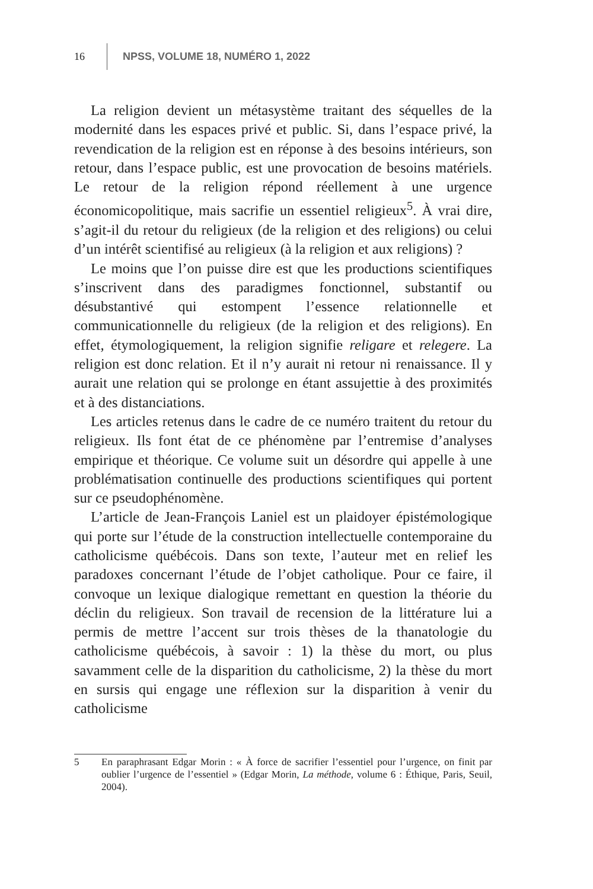16 NPSS, VOLUME 18, NUMÉRO 1, 2022
La religion devient un métasystème traitant des séquelles de la modernité dans les espaces privé et public. Si, dans l’espace privé, la revendication de la religion est en réponse à des besoins intérieurs, son retour, dans l’espace public, est une provocation de besoins matériels. Le retour de la religion répond réellement à une urgence économicopolitique, mais sacrifie un essentiel religieux<sup>5</sup>. À vrai dire, s’agit-il du retour du religieux (de la religion et des religions) ou celui d’un intérêt scientifisé au religieux (à la religion et aux religions) ?
Le moins que l’on puisse dire est que les productions scientifiques s’inscrivent dans des paradigmes fonctionnel, substantif ou désubstantivé qui estompent l’essence relationnelle et communicationnelle du religieux (de la religion et des religions). En effet, étymologiquement, la religion signifie religare et relegere. La religion est donc relation. Et il n’y aurait ni retour ni renaissance. Il y aurait une relation qui se prolonge en étant assujettie à des proximités et à des distanciations.
Les articles retenus dans le cadre de ce numéro traitent du retour du religieux. Ils font état de ce phénomène par l’entremise d’analyses empirique et théorique. Ce volume suit un désordre qui appelle à une problématisation continuelle des productions scientifiques qui portent sur ce pseudophénomène.
L’article de Jean-François Laniel est un plaidoyer épistémologique qui porte sur l’étude de la construction intellectuelle contemporaine du catholicisme québécois. Dans son texte, l’auteur met en relief les paradoxes concernant l’étude de l’objet catholique. Pour ce faire, il convoque un lexique dialogique remettant en question la théorie du déclin du religieux. Son travail de recension de la littérature lui a permis de mettre l’accent sur trois thèses de la thanatologie du catholicisme québécois, à savoir : 1) la thèse du mort, ou plus savamment celle de la disparition du catholicisme, 2) la thèse du mort en sursis qui engage une réflexion sur la disparition à venir du catholicisme
5 En paraphrasant Edgar Morin : « À force de sacrifier l’essentiel pour l’urgence, on finit par oublier l’urgence de l’essentiel » (Edgar Morin, La méthode, volume 6 : Éthique, Paris, Seuil, 2004).